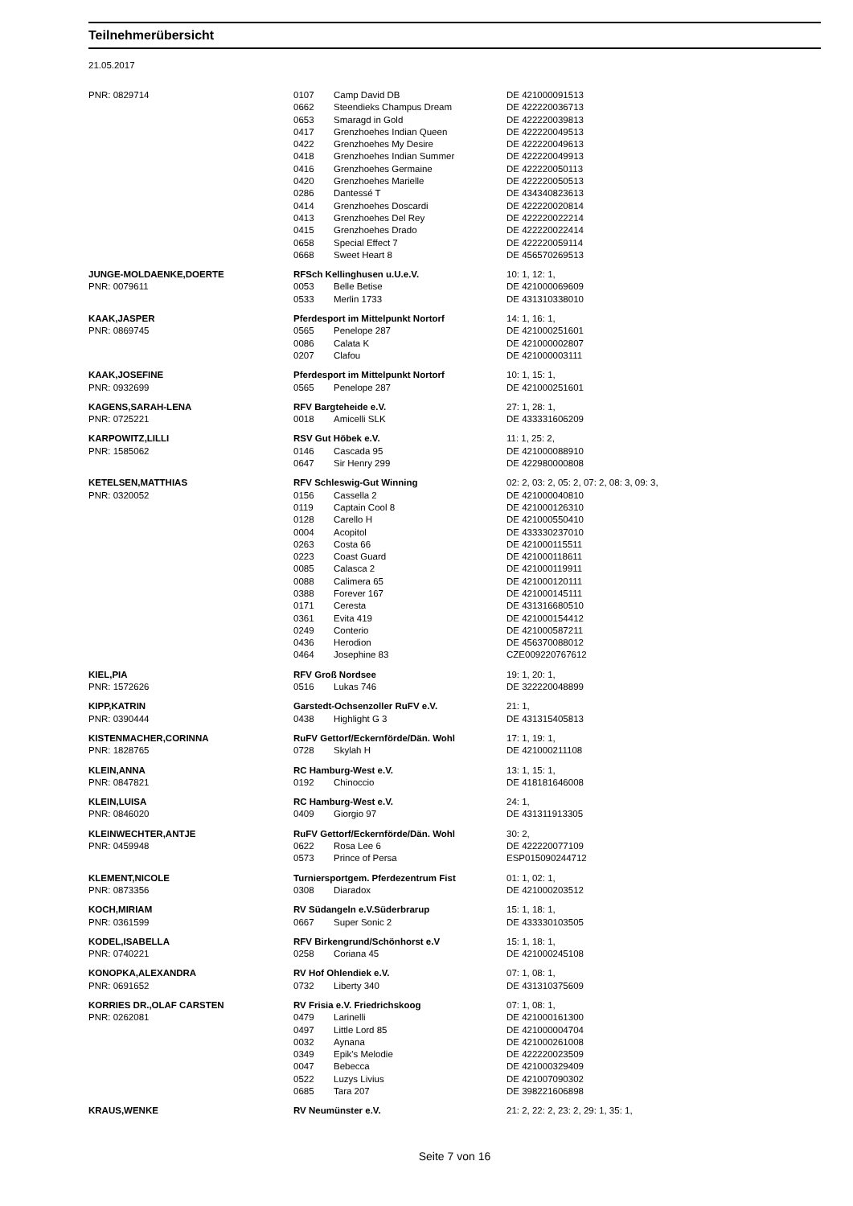Teilnehmerübersicht
21.05.2017
| PNR: 0829714 | 0107 | Camp David DB | DE 421000091513 |
| | 0662 | Steendieks Champus Dream | DE 422220036713 |
| | 0653 | Smaragd in Gold | DE 422220039813 |
| | 0417 | Grenzhoehes Indian Queen | DE 422220049513 |
| | 0422 | Grenzhoehes My Desire | DE 422220049613 |
| | 0418 | Grenzhoehes Indian Summer | DE 422220049913 |
| | 0416 | Grenzhoehes Germaine | DE 422220050113 |
| | 0420 | Grenzhoehes Marielle | DE 422220050513 |
| | 0286 | Dantessé T | DE 434340823613 |
| | 0414 | Grenzhoehes Doscardi | DE 422220020814 |
| | 0413 | Grenzhoehes Del Rey | DE 422220022214 |
| | 0415 | Grenzhoehes Drado | DE 422220022414 |
| | 0658 | Special Effect 7 | DE 422220059114 |
| | 0668 | Sweet Heart 8 | DE 456570269513 |
| JUNGE-MOLDAENKE,DOERTE | RFSch Kellinghusen u.U.e.V. | | 10: 1, 12: 1, |
| PNR: 0079611 | 0053 | Belle Betise | DE 421000069609 |
| | 0533 | Merlin 1733 | DE 431310338010 |
| KAAK,JASPER | Pferdesport im Mittelpunkt Nortorf | | 14: 1, 16: 1, |
| PNR: 0869745 | 0565 | Penelope 287 | DE 421000251601 |
| | 0086 | Calata K | DE 421000002807 |
| | 0207 | Clafou | DE 421000003111 |
| KAAK,JOSEFINE | Pferdesport im Mittelpunkt Nortorf | | 10: 1, 15: 1, |
| PNR: 0932699 | 0565 | Penelope 287 | DE 421000251601 |
| KAGENS,SARAH-LENA | RFV Bargteheide e.V. | | 27: 1, 28: 1, |
| PNR: 0725221 | 0018 | Amicelli SLK | DE 433331606209 |
| KARPOWITZ,LILLI | RSV Gut Höbek e.V. | | 11: 1, 25: 2, |
| PNR: 1585062 | 0146 | Cascada 95 | DE 421000088910 |
| | 0647 | Sir Henry 299 | DE 422980000808 |
| KETELSEN,MATTHIAS | RFV Schleswig-Gut Winning | | 02: 2, 03: 2, 05: 2, 07: 2, 08: 3, 09: 3, |
| PNR: 0320052 | 0156 | Cassella 2 | DE 421000040810 |
| | 0119 | Captain Cool 8 | DE 421000126310 |
| | 0128 | Carello H | DE 421000550410 |
| | 0004 | Acopitol | DE 433330237010 |
| | 0263 | Costa 66 | DE 421000115511 |
| | 0223 | Coast Guard | DE 421000118611 |
| | 0085 | Calasca 2 | DE 421000119911 |
| | 0088 | Calimera 65 | DE 421000120111 |
| | 0388 | Forever 167 | DE 421000145111 |
| | 0171 | Ceresta | DE 431316680510 |
| | 0361 | Evita 419 | DE 421000154412 |
| | 0249 | Conterio | DE 421000587211 |
| | 0436 | Herodion | DE 456370088012 |
| | 0464 | Josephine 83 | CZE009220767612 |
| KIEL,PIA | RFV Groß Nordsee | | 19: 1, 20: 1, |
| PNR: 1572626 | 0516 | Lukas 746 | DE 322220048899 |
| KIPP,KATRIN | Garstedt-Ochsenzoller RuFV e.V. | | 21: 1, |
| PNR: 0390444 | 0438 | Highlight G 3 | DE 431315405813 |
| KISTENMACHER,CORINNA | RuFV Gettorf/Eckernförde/Dän. Wohl | | 17: 1, 19: 1, |
| PNR: 1828765 | 0728 | Skylah H | DE 421000211108 |
| KLEIN,ANNA | RC Hamburg-West e.V. | | 13: 1, 15: 1, |
| PNR: 0847821 | 0192 | Chinoccio | DE 418181646008 |
| KLEIN,LUISA | RC Hamburg-West e.V. | | 24: 1, |
| PNR: 0846020 | 0409 | Giorgio 97 | DE 431311913305 |
| KLEINWECHTER,ANTJE | RuFV Gettorf/Eckernförde/Dän. Wohl | | 30: 2, |
| PNR: 0459948 | 0622 | Rosa Lee 6 | DE 422220077109 |
| | 0573 | Prince of Persa | ESP015090244712 |
| KLEMENT,NICOLE | Turniersportgem. Pferdezentrum Fist | | 01: 1, 02: 1, |
| PNR: 0873356 | 0308 | Diaradox | DE 421000203512 |
| KOCH,MIRIAM | RV Südangeln e.V.Süderbrarup | | 15: 1, 18: 1, |
| PNR: 0361599 | 0667 | Super Sonic 2 | DE 433330103505 |
| KODEL,ISABELLA | RFV Birkengrund/Schönhorst e.V | | 15: 1, 18: 1, |
| PNR: 0740221 | 0258 | Coriana 45 | DE 421000245108 |
| KONOPKA,ALEXANDRA | RV Hof Ohlendiek e.V. | | 07: 1, 08: 1, |
| PNR: 0691652 | 0732 | Liberty 340 | DE 431310375609 |
| KORRIES DR.,OLAF CARSTEN | RV Frisia e.V. Friedrichskoog | | 07: 1, 08: 1, |
| PNR: 0262081 | 0479 | Larinelli | DE 421000161300 |
| | 0497 | Little Lord 85 | DE 421000004704 |
| | 0032 | Aynana | DE 421000261008 |
| | 0349 | Epik's Melodie | DE 422220023509 |
| | 0047 | Bebecca | DE 421000329409 |
| | 0522 | Luzys Livius | DE 421007090302 |
| | 0685 | Tara 207 | DE 398221606898 |
| KRAUS,WENKE | RV Neumünster e.V. | | 21: 2, 22: 2, 23: 2, 29: 1, 35: 1, |
Seite 7 von 16